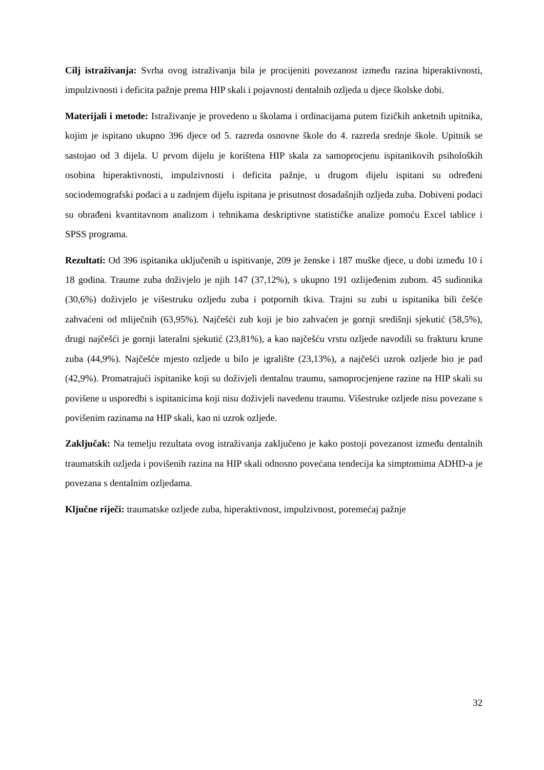Cilj istraživanja: Svrha ovog istraživanja bila je procijeniti povezanost između razina hiperaktivnosti, impulzivnosti i deficita pažnje prema HIP skali i pojavnosti dentalnih ozljeda u djece školske dobi.
Materijali i metode: Istraživanje je provedeno u školama i ordinacijama putem fizičkih anketnih upitnika, kojim je ispitano ukupno 396 djece od 5. razreda osnovne škole do 4. razreda srednje škole. Upitnik se sastojao od 3 dijela. U prvom dijelu je korištena HIP skala za samoprocjenu ispitanikovih psiholoških osobina hiperaktivnosti, impulzivnosti i deficita pažnje, u drugom dijelu ispitani su određeni sociodemografski podaci a u zadnjem dijelu ispitana je prisutnost dosadašnjih ozljeda zuba. Dobiveni podaci su obrađeni kvantitavnom analizom i tehnikama deskriptivne statističke analize pomoću Excel tablice i SPSS programa.
Rezultati: Od 396 ispitanika uključenih u ispitivanje, 209 je ženske i 187 muške djece, u dobi između 10 i 18 godina. Traume zuba doživjelo je njih 147 (37,12%), s ukupno 191 ozlijeđenim zubom. 45 sudionika (30,6%) doživjelo je višestruku ozljedu zuba i potpornih tkiva. Trajni su zubi u ispitanika bili češće zahvaćeni od mliječnih (63,95%). Najčešći zub koji je bio zahvaćen je gornji središnji sjekutić (58,5%), drugi najčešći je gornji lateralni sjekutić (23,81%), a kao najčešću vrstu ozljede navodili su frakturu krune zuba (44,9%). Najčešće mjesto ozljede u bilo je igralište (23,13%), a najčešći uzrok ozljede bio je pad (42,9%). Promatrajući ispitanike koji su doživjeli dentalnu traumu, samoprocjenjene razine na HIP skali su povišene u usporedbi s ispitanicima koji nisu doživjeli navedenu traumu. Višestruke ozljede nisu povezane s povišenim razinama na HIP skali, kao ni uzrok ozljede.
Zaključak: Na temelju rezultata ovog istraživanja zaključeno je kako postoji povezanost između dentalnih traumatskih ozljeda i povišenih razina na HIP skali odnosno povećana tendecija ka simptomima ADHD-a je povezana s dentalnim ozljedama.
Ključne riječi: traumatske ozljede zuba, hiperaktivnost, impulzivnost, poremećaj pažnje
32